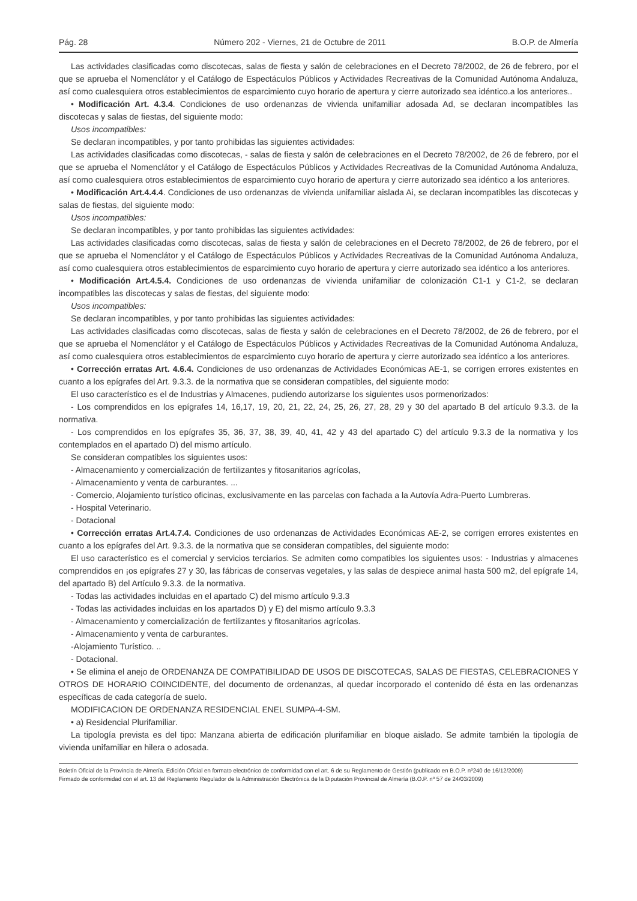Pág. 28 Número 202 - Viernes, 21 de Octubre de 2011 B.O.P. de Almería
Las actividades clasificadas como discotecas, salas de fiesta y salón de celebraciones en el Decreto 78/2002, de 26 de febrero, por el que se aprueba el Nomenclátor y el Catálogo de Espectáculos Públicos y Actividades Recreativas de la Comunidad Autónoma Andaluza, así como cualesquiera otros establecimientos de esparcimiento cuyo horario de apertura y cierre autorizado sea idéntico.a los anteriores..
• Modificación Art. 4.3.4. Condiciones de uso ordenanzas de vivienda unifamiliar adosada Ad, se declaran incompatibles las discotecas y salas de fiestas, del siguiente modo:
Usos incompatibles:
Se declaran incompatibles, y por tanto prohibidas las siguientes actividades:
Las actividades clasificadas como discotecas, - salas de fiesta y salón de celebraciones en el Decreto 78/2002, de 26 de febrero, por el que se aprueba el Nomenclátor y el Catálogo de Espectáculos Públicos y Actividades Recreativas de la Comunidad Autónoma Andaluza, así como cualesquiera otros establecimientos de esparcimiento cuyo horario de apertura y cierre autorizado sea idéntico a los anteriores.
• Modificación Art.4.4.4. Condiciones de uso ordenanzas de vivienda unifamiliar aislada Ai, se declaran incompatibles las discotecas y salas de fiestas, del siguiente modo:
Usos incompatibles:
Se declaran incompatibles, y por tanto prohibidas las siguientes actividades:
Las actividades clasificadas como discotecas, salas de fiesta y salón de celebraciones en el Decreto 78/2002, de 26 de febrero, por el que se aprueba el Nomenclátor y el Catálogo de Espectáculos Públicos y Actividades Recreativas de la Comunidad Autónoma Andaluza, así como cualesquiera otros establecimientos de esparcimiento cuyo horario de apertura y cierre autorizado sea idéntico a los anteriores.
• Modificación Art.4.5.4. Condiciones de uso ordenanzas de vivienda unifamiliar de colonización C1-1 y C1-2, se declaran incompatibles las discotecas y salas de fiestas, del siguiente modo:
Usos incompatibles:
Se declaran incompatibles, y por tanto prohibidas las siguientes actividades:
Las actividades clasificadas como discotecas, salas de fiesta y salón de celebraciones en el Decreto 78/2002, de 26 de febrero, por el que se aprueba el Nomenclátor y el Catálogo de Espectáculos Públicos y Actividades Recreativas de la Comunidad Autónoma Andaluza, así como cualesquiera otros establecimientos de esparcimiento cuyo horario de apertura y cierre autorizado sea idéntico a los anteriores.
• Corrección erratas Art. 4.6.4. Condiciones de uso ordenanzas de Actividades Económicas AE-1, se corrigen errores existentes en cuanto a los epígrafes del Art. 9.3.3. de la normativa que se consideran compatibles, del siguiente modo:
El uso característico es el de Industrias y Almacenes, pudiendo autorizarse los siguientes usos pormenorizados:
- Los comprendidos en los epígrafes 14, 16,17, 19, 20, 21, 22, 24, 25, 26, 27, 28, 29 y 30 del apartado B del artículo 9.3.3. de la normativa.
- Los comprendidos en los epígrafes 35, 36, 37, 38, 39, 40, 41, 42 y 43 del apartado C) del artículo 9.3.3 de la normativa y los contemplados en el apartado D) del mismo artículo.
Se consideran compatibles los siguientes usos:
- Almacenamiento y comercialización de fertilizantes y fitosanitarios agrícolas,
- Almacenamiento y venta de carburantes. ...
- Comercio, Alojamiento turístico oficinas, exclusivamente en las parcelas con fachada a la Autovía Adra-Puerto Lumbreras.
- Hospital Veterinario.
- Dotacional
• Corrección erratas Art.4.7.4. Condiciones de uso ordenanzas de Actividades Económicas AE-2, se corrigen errores existentes en cuanto a los epígrafes del Art. 9.3.3. de la normativa que se consideran compatibles, del siguiente modo:
El uso característico es el comercial y servicios terciarios. Se admiten como compatibles los siguientes usos: - Industrias y almacenes comprendidos en ¡os epígrafes 27 y 30, las fábricas de conservas vegetales, y las salas de despiece animal hasta 500 m2, del epígrafe 14, del apartado B) del Artículo 9.3.3. de la normativa.
- Todas las actividades incluidas en el apartado C) del mismo artículo 9.3.3
- Todas las actividades incluidas en los apartados D) y E) del mismo artículo 9.3.3
- Almacenamiento y comercialización de fertilizantes y fitosanitarios agrícolas.
- Almacenamiento y venta de carburantes.
-Alojamiento Turístico. ..
- Dotacional.
• Se elimina el anejo de ORDENANZA DE COMPATIBILIDAD DE USOS DE DISCOTECAS, SALAS DE FIESTAS, CELEBRACIONES Y OTROS DE HORARIO COINCIDENTE, del documento de ordenanzas, al quedar incorporado el contenido dé ésta en las ordenanzas específicas de cada categoría de suelo.
MODIFICACION DE ORDENANZA RESIDENCIAL ENEL SUMPA-4-SM.
• a) Residencial Plurifamiliar.
La tipología prevista es del tipo: Manzana abierta de edificación plurifamiliar en bloque aislado. Se admite también la tipología de vivienda unifamiliar en hilera o adosada.
Boletín Oficial de la Provincia de Almería. Edición Oficial en formato electrónico de conformidad con el art. 6 de su Reglamento de Gestión (publicado en B.O.P. nº240 de 16/12/2009)
Firmado de conformidad con el art. 13 del Reglamento Regulador de la Administración Electrónica de la Diputación Provincial de Almería (B.O.P. nº 57 de 24/03/2009)